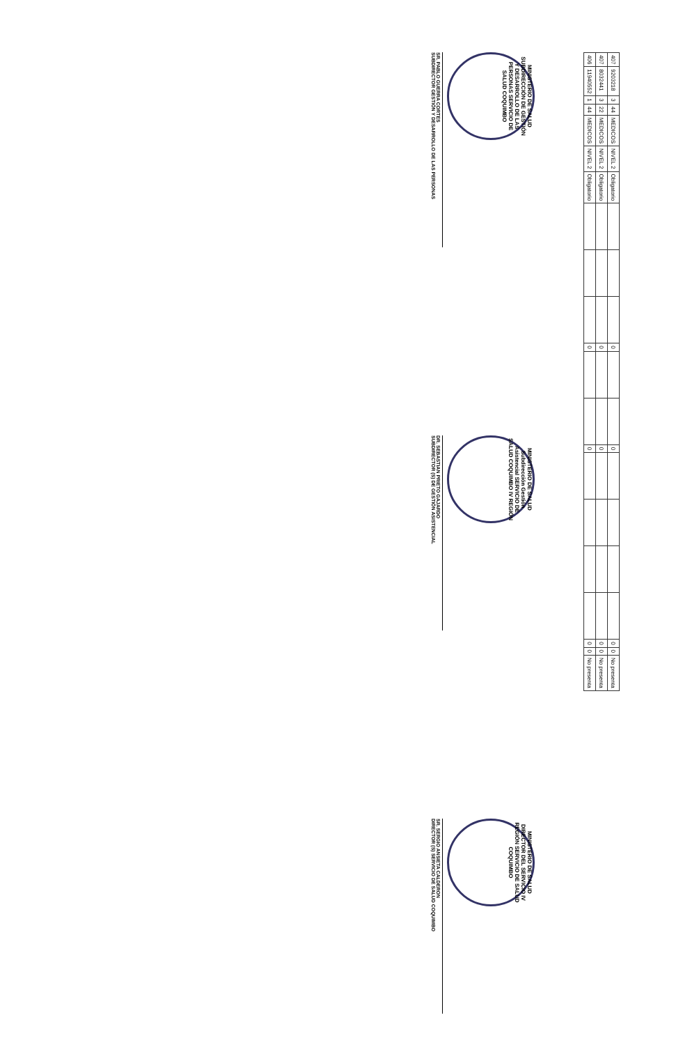| 407 | 9203218 | 3 | 44 | MEDICOS | NIVEL 2 | Obligatorio | | | | 0 | | | 0 | | | | | 0 | 0 | No presenta |
| 407 | 8032441 | 3 | 22 | MEDICOS | NIVEL 2 | Obligatorio | | | | 0 | | | 0 | | | | | 0 | 0 | No presenta |
| 406 | 11940552 | 1 | 44 | MEDICOS | NIVEL 2 | Obligatorio | | | | 0 | | | 0 | | | | | 0 | 0 | No presenta |
MINISTERIO DE SALUD SUBDIRECCIÓN DE GESTIÓN Y DESARROLLO DE LAS PERSONAS SERVICIO DE SALUD COQUIMBO
SR. PABLO GUERRA CORTES
SUBDIRECTOR GESTIÓN Y DESARROLLO DE LAS PERSONAS
MINISTERIO DE SALUD Subdirección Gestión Asistencial SERVICIO DE SALUD COQUIMBO IV REGIÓN
DR. SEBASTIAN PRIETO GAJARDO
SUBDIRECTOR (S) DE GESTIÓN ASISTENCIAL
MINISTERIO DE SALUD DIRECTOR DEL SERVICIO IV REGIÓN SERVICIO DE SALUD COQUIMBO
SR. SERGIO ANSIETA CALDERON
DIRECTOR (S) SERVICIO DE SALUD COQUIMBO